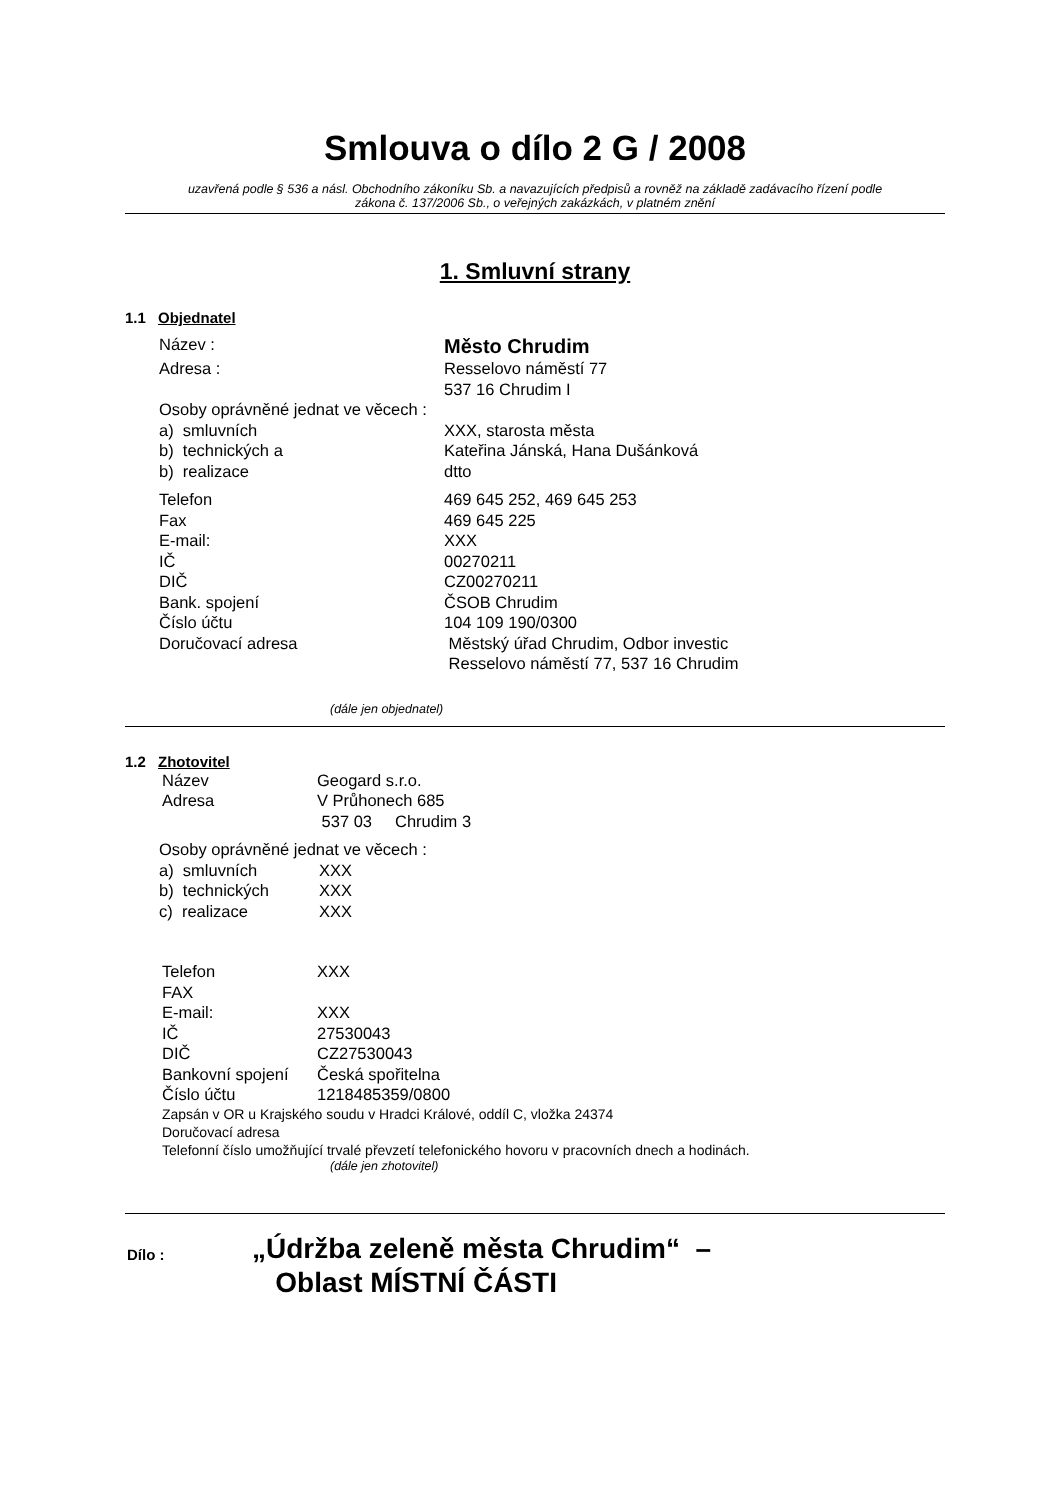Smlouva o dílo 2 G / 2008
uzavřená podle § 536 a násl. Obchodního zákoníku Sb. a navazujících předpisů a rovněž na základě zadávacího řízení podle
zákona č. 137/2006 Sb., o veřejných zakázkách, v platném znění
1. Smluvní strany
1.1 Objednatel
| Název : | Město Chrudim |
| Adresa : | Resselovo náměstí 77 537 16 Chrudim I |
| Osoby oprávněné jednat ve věcech : | |
| a) smluvních | XXX, starosta města |
| b) technických a | Kateřina Jánská, Hana Dušánková |
| b) realizace | dtto |
| Telefon | 469 645 252, 469 645 253 |
| Fax | 469 645 225 |
| E-mail: | XXX |
| IČ | 00270211 |
| DIČ | CZ00270211 |
| Bank. spojení | ČSOB Chrudim |
| Číslo účtu | 104 109 190/0300 |
| Doručovací adresa | Městský úřad Chrudim, Odbor investic Resselovo náměstí 77, 537 16 Chrudim |
(dále jen objednatel)
1.2 Zhotovitel
| Název | Geogard s.r.o. |
| Adresa | V Průhonech 685 537 03 Chrudim 3 |
| Osoby oprávněné jednat ve věcech : | |
| a) smluvních | XXX |
| b) technických | XXX |
| c) realizace | XXX |
| Telefon | XXX |
| FAX | |
| E-mail: | XXX |
| IČ | 27530043 |
| DIČ | CZ27530043 |
| Bankovní spojení | Česká spořitelna |
| Číslo účtu | 1218485359/0800 |
Zapsán v OR u Krajského soudu v Hradci Králové, oddíl C, vložka 24374
Doručovací adresa
Telefonní číslo umožňující trvalé převzetí telefonického hovoru v pracovních dnech a hodinách.
(dále jen zhotovitel)
Dílo :
„Údržba zeleně města Chrudim“ –
Oblast MÍSTNÍ ČÁSTI